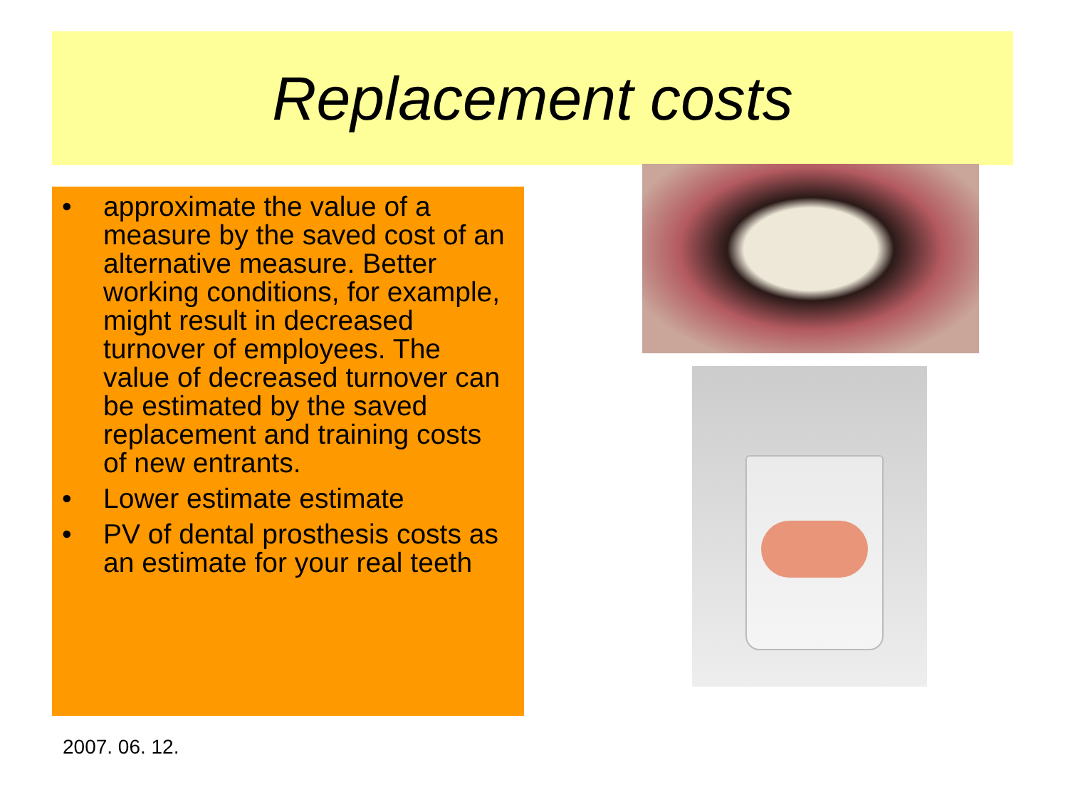Replacement costs
• approximate the value of a measure by the saved cost of an alternative measure. Better working conditions, for example, might result in decreased turnover of employees. The value of decreased turnover can be estimated by the saved replacement and training costs of new entrants.
• Lower estimate estimate
• PV of dental prosthesis costs as an estimate for your real teeth
2007. 06. 12.